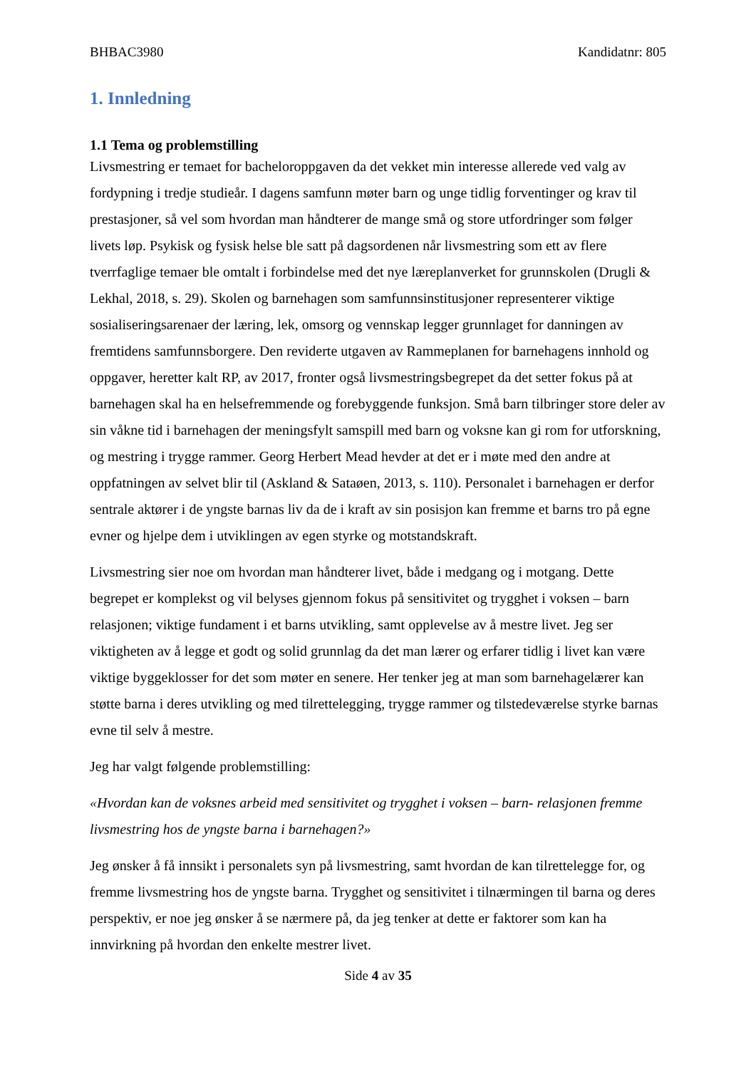BHBAC3980 Kandidatnr: 805
1. Innledning
1.1 Tema og problemstilling
Livsmestring er temaet for bacheloroppgaven da det vekket min interesse allerede ved valg av fordypning i tredje studieår. I dagens samfunn møter barn og unge tidlig forventinger og krav til prestasjoner, så vel som hvordan man håndterer de mange små og store utfordringer som følger livets løp. Psykisk og fysisk helse ble satt på dagsordenen når livsmestring som ett av flere tverrfaglige temaer ble omtalt i forbindelse med det nye læreplanverket for grunnskolen (Drugli & Lekhal, 2018, s. 29). Skolen og barnehagen som samfunnsinstitusjoner representerer viktige sosialiseringsarenaer der læring, lek, omsorg og vennskap legger grunnlaget for danningen av fremtidens samfunnsborgere. Den reviderte utgaven av Rammeplanen for barnehagens innhold og oppgaver, heretter kalt RP, av 2017, fronter også livsmestringsbegrepet da det setter fokus på at barnehagen skal ha en helsefremmende og forebyggende funksjon. Små barn tilbringer store deler av sin våkne tid i barnehagen der meningsfylt samspill med barn og voksne kan gi rom for utforskning, og mestring i trygge rammer. Georg Herbert Mead hevder at det er i møte med den andre at oppfatningen av selvet blir til (Askland & Sataøen, 2013, s. 110). Personalet i barnehagen er derfor sentrale aktører i de yngste barnas liv da de i kraft av sin posisjon kan fremme et barns tro på egne evner og hjelpe dem i utviklingen av egen styrke og motstandskraft.
Livsmestring sier noe om hvordan man håndterer livet, både i medgang og i motgang. Dette begrepet er komplekst og vil belyses gjennom fokus på sensitivitet og trygghet i voksen – barn relasjonen; viktige fundament i et barns utvikling, samt opplevelse av å mestre livet. Jeg ser viktigheten av å legge et godt og solid grunnlag da det man lærer og erfarer tidlig i livet kan være viktige byggeklosser for det som møter en senere. Her tenker jeg at man som barnehagelærer kan støtte barna i deres utvikling og med tilrettelegging, trygge rammer og tilstedeværelse styrke barnas evne til selv å mestre.
Jeg har valgt følgende problemstilling:
«Hvordan kan de voksnes arbeid med sensitivitet og trygghet i voksen – barn- relasjonen fremme livsmestring hos de yngste barna i barnehagen?»
Jeg ønsker å få innsikt i personalets syn på livsmestring, samt hvordan de kan tilrettelegge for, og fremme livsmestring hos de yngste barna. Trygghet og sensitivitet i tilnærmingen til barna og deres perspektiv, er noe jeg ønsker å se nærmere på, da jeg tenker at dette er faktorer som kan ha innvirkning på hvordan den enkelte mestrer livet.
Side 4 av 35